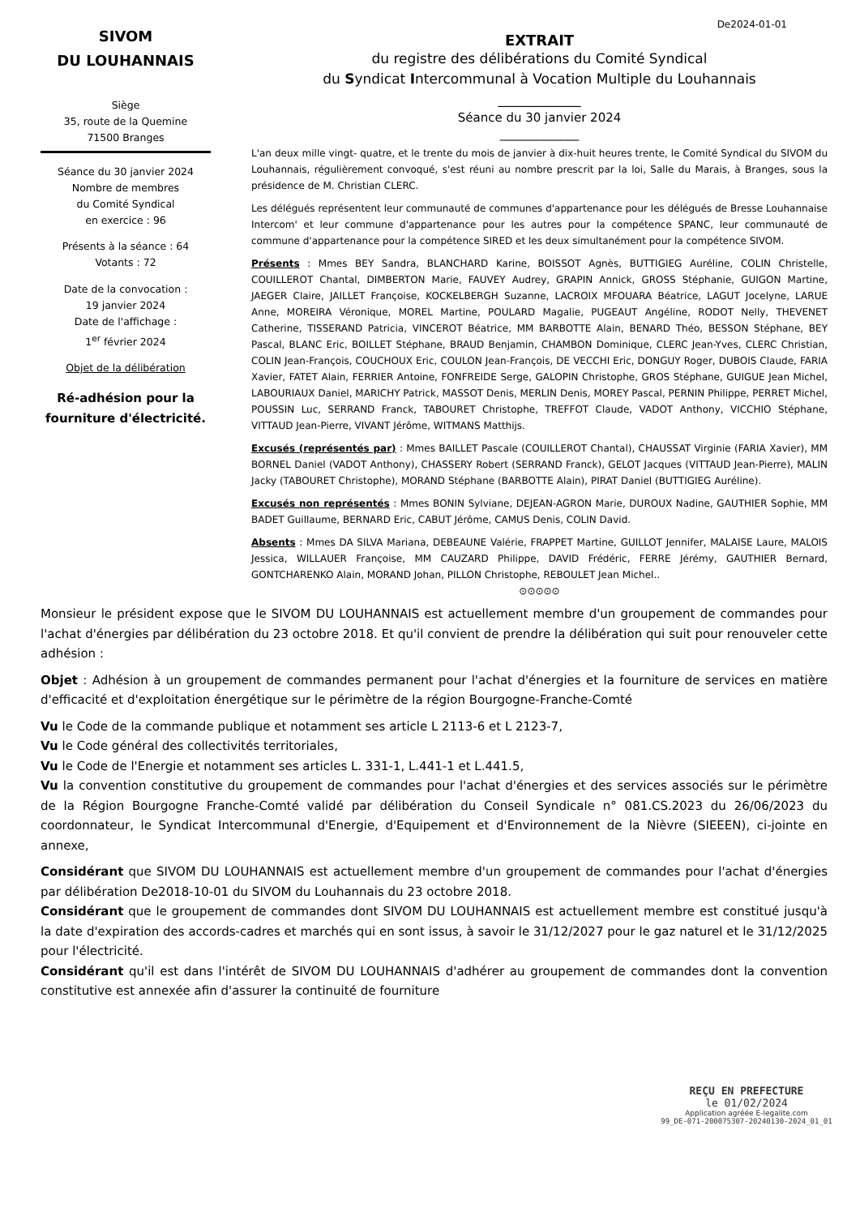SIVOM
DU LOUHANNAIS
Siège
35, route de la Quemine
71500 Branges
Séance du 30 janvier 2024
Nombre de membres
du Comité Syndical
en exercice : 96
Présents à la séance : 64
Votants : 72
Date de la convocation :
19 janvier 2024
Date de l'affichage :
1<sup>er</sup> février 2024
Objet de la délibération
Ré-adhésion pour la fourniture d'électricité.
De2024-01-01
EXTRAIT
du registre des délibérations du Comité Syndical
du Syndicat Intercommunal à Vocation Multiple du Louhannais
____________
Séance du 30 janvier 2024
_____________
L'an deux mille vingt- quatre, et le trente du mois de janvier à dix-huit heures trente, le Comité Syndical du SIVOM du Louhannais, régulièrement convoqué, s'est réuni au nombre prescrit par la loi, Salle du Marais, à Branges, sous la présidence de M. Christian CLERC.
Les délégués représentent leur communauté de communes d'appartenance pour les délégués de Bresse Louhannaise Intercom' et leur commune d'appartenance pour les autres pour la compétence SPANC, leur communauté de commune d'appartenance pour la compétence SIRED et les deux simultanément pour la compétence SIVOM.
Présents : Mmes BEY Sandra, BLANCHARD Karine, BOISSOT Agnès, BUTTIGIEG Auréline, COLIN Christelle, COUILLEROT Chantal, DIMBERTON Marie, FAUVEY Audrey, GRAPIN Annick, GROSS Stéphanie, GUIGON Martine, JAEGER Claire, JAILLET Françoise, KOCKELBERGH Suzanne, LACROIX MFOUARA Béatrice, LAGUT Jocelyne, LARUE Anne, MOREIRA Véronique, MOREL Martine, POULARD Magalie, PUGEAUT Angéline, RODOT Nelly, THEVENET Catherine, TISSERAND Patricia, VINCEROT Béatrice, MM BARBOTTE Alain, BENARD Théo, BESSON Stéphane, BEY Pascal, BLANC Eric, BOILLET Stéphane, BRAUD Benjamin, CHAMBON Dominique, CLERC Jean-Yves, CLERC Christian, COLIN Jean-François, COUCHOUX Eric, COULON Jean-François, DE VECCHI Eric, DONGUY Roger, DUBOIS Claude, FARIA Xavier, FATET Alain, FERRIER Antoine, FONFREIDE Serge, GALOPIN Christophe, GROS Stéphane, GUIGUE Jean Michel, LABOURIAUX Daniel, MARICHY Patrick, MASSOT Denis, MERLIN Denis, MOREY Pascal, PERNIN Philippe, PERRET Michel, POUSSIN Luc, SERRAND Franck, TABOURET Christophe, TREFFOT Claude, VADOT Anthony, VICCHIO Stéphane, VITTAUD Jean-Pierre, VIVANT Jérôme, WITMANS Matthijs.
Excusés (représentés par) : Mmes BAILLET Pascale (COUILLEROT Chantal), CHAUSSAT Virginie (FARIA Xavier), MM BORNEL Daniel (VADOT Anthony), CHASSERY Robert (SERRAND Franck), GELOT Jacques (VITTAUD Jean-Pierre), MALIN Jacky (TABOURET Christophe), MORAND Stéphane (BARBOTTE Alain), PIRAT Daniel (BUTTIGIEG Auréline).
Excusés non représentés : Mmes BONIN Sylviane, DEJEAN-AGRON Marie, DUROUX Nadine, GAUTHIER Sophie, MM BADET Guillaume, BERNARD Eric, CABUT Jérôme, CAMUS Denis, COLIN David.
Absents : Mmes DA SILVA Mariana, DEBEAUNE Valérie, FRAPPET Martine, GUILLOT Jennifer, MALAISE Laure, MALOIS Jessica, WILLAUER Françoise, MM CAUZARD Philippe, DAVID Frédéric, FERRE Jérémy, GAUTHIER Bernard, GONTCHARENKO Alain, MORAND Johan, PILLON Christophe, REBOULET Jean Michel..
⊙⊙⊙⊙⊙
Monsieur le président expose que le SIVOM DU LOUHANNAIS est actuellement membre d'un groupement de commandes pour l'achat d'énergies par délibération du 23 octobre 2018. Et qu'il convient de prendre la délibération qui suit pour renouveler cette adhésion :
Objet : Adhésion à un groupement de commandes permanent pour l'achat d'énergies et la fourniture de services en matière d'efficacité et d'exploitation énergétique sur le périmètre de la région Bourgogne-Franche-Comté
Vu le Code de la commande publique et notamment ses article L 2113-6 et L 2123-7,
Vu le Code général des collectivités territoriales,
Vu le Code de l'Energie et notamment ses articles L. 331-1, L.441-1 et L.441.5,
Vu la convention constitutive du groupement de commandes pour l'achat d'énergies et des services associés sur le périmètre de la Région Bourgogne Franche-Comté validé par délibération du Conseil Syndicale n° 081.CS.2023 du 26/06/2023 du coordonnateur, le Syndicat Intercommunal d'Energie, d'Equipement et d'Environnement de la Nièvre (SIEEEN), ci-jointe en annexe,
Considérant que SIVOM DU LOUHANNAIS est actuellement membre d'un groupement de commandes pour l'achat d'énergies par délibération De2018-10-01 du SIVOM du Louhannais du 23 octobre 2018.
Considérant que le groupement de commandes dont SIVOM DU LOUHANNAIS est actuellement membre est constitué jusqu'à la date d'expiration des accords-cadres et marchés qui en sont issus, à savoir le 31/12/2027 pour le gaz naturel et le 31/12/2025 pour l'électricité.
Considérant qu'il est dans l'intérêt de SIVOM DU LOUHANNAIS d'adhérer au groupement de commandes dont la convention constitutive est annexée afin d'assurer la continuité de fourniture
REÇU EN PREFECTURE
le 01/02/2024
Application agréée E-legalite.com
99_DE-071-200075307-20240130-2024_01_01